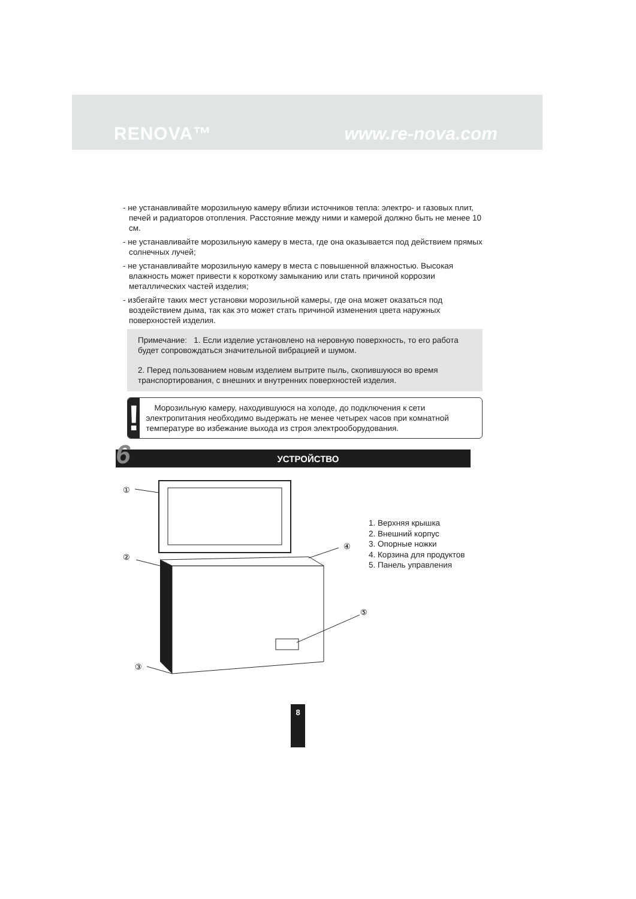RENOVA™ www.re-nova.com
- не устанавливайте морозильную камеру вблизи источников тепла: электро- и газовых плит, печей и радиаторов отопления. Расстояние между ними и камерой должно быть не менее 10 см.
- не устанавливайте морозильную камеру в места, где она оказывается под действием прямых солнечных лучей;
- не устанавливайте морозильную камеру в места с повышенной влажностью. Высокая влажность может привести к короткому замыканию или стать причиной коррозии металлических частей изделия;
- избегайте таких мест установки морозильной камеры, где она может оказаться под воздействием дыма, так как это может стать причиной изменения цвета наружных поверхностей изделия.
Примечание: 1. Если изделие установлено на неровную поверхность, то его работа будет сопровождаться значительной вибрацией и шумом.
2. Перед пользованием новым изделием вытрите пыль, скопившуюся во время транспортирования, с внешних и внутренних поверхностей изделия.
!
Морозильную камеру, находившуюся на холоде, до подключения к сети электропитания необходимо выдержать не менее четырех часов при комнатной температуре во избежание выхода из строя электрооборудования.
6 УСТРОЙСТВО
①
②
③
④
⑤
1. Верхняя крышка
2. Внешний корпус
3. Опорные ножки
4. Корзина для продуктов
5. Панель управления
8